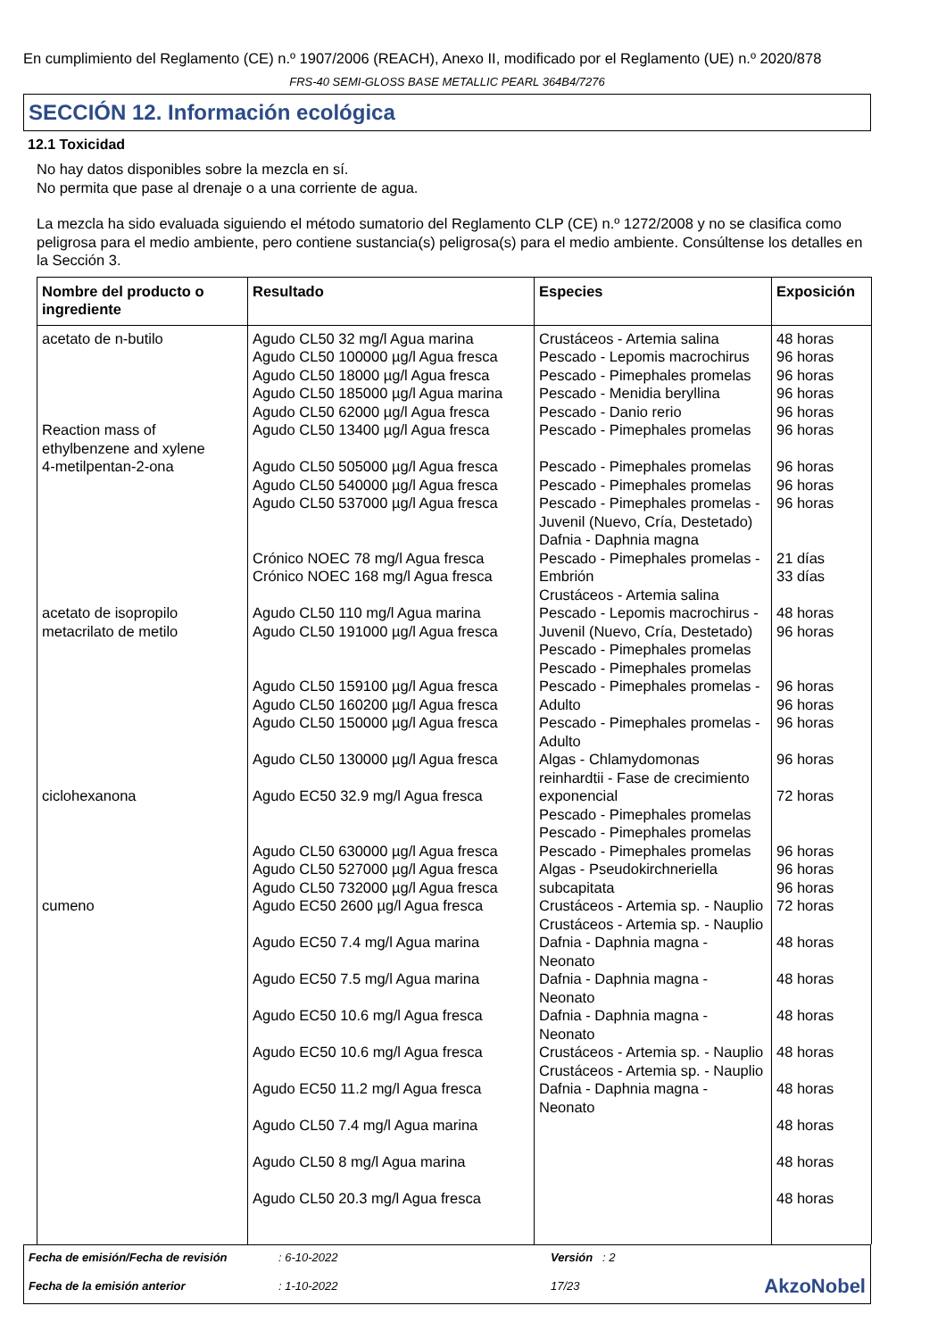En cumplimiento del Reglamento (CE) n.º 1907/2006 (REACH), Anexo II, modificado por el Reglamento (UE) n.º 2020/878
FRS-40 SEMI-GLOSS BASE METALLIC PEARL 364B4/7276
SECCIÓN 12. Información ecológica
12.1 Toxicidad
No hay datos disponibles sobre la mezcla en sí.
No permita que pase al drenaje o a una corriente de agua.
La mezcla ha sido evaluada siguiendo el método sumatorio del Reglamento CLP (CE) n.º 1272/2008 y no se clasifica como peligrosa para el medio ambiente, pero contiene sustancia(s) peligrosa(s) para el medio ambiente. Consúltense los detalles en la Sección 3.
| Nombre del producto o ingrediente | Resultado | Especies | Exposición |
| --- | --- | --- | --- |
| acetato de n-butilo Reaction mass of ethylbenzene and xylene 4-metilpentan-2-ona acetato de isopropilo metacrilato de metilo ciclohexanona cumeno | Agudo CL50 32 mg/l Agua marina Agudo CL50 100000 µg/l Agua fresca Agudo CL50 18000 µg/l Agua fresca Agudo CL50 185000 µg/l Agua marina Agudo CL50 62000 µg/l Agua fresca Agudo CL50 13400 µg/l Agua fresca Agudo CL50 505000 µg/l Agua fresca Agudo CL50 540000 µg/l Agua fresca Agudo CL50 537000 µg/l Agua fresca Crónico NOEC 78 mg/l Agua fresca Crónico NOEC 168 mg/l Agua fresca Agudo CL50 110 mg/l Agua marina Agudo CL50 191000 µg/l Agua fresca Agudo CL50 159100 µg/l Agua fresca Agudo CL50 160200 µg/l Agua fresca Agudo CL50 150000 µg/l Agua fresca Agudo CL50 130000 µg/l Agua fresca Agudo EC50 32.9 mg/l Agua fresca Agudo CL50 630000 µg/l Agua fresca Agudo CL50 527000 µg/l Agua fresca Agudo CL50 732000 µg/l Agua fresca Agudo EC50 2600 µg/l Agua fresca Agudo EC50 7.4 mg/l Agua marina Agudo EC50 7.5 mg/l Agua marina Agudo EC50 10.6 mg/l Agua fresca Agudo EC50 10.6 mg/l Agua fresca Agudo EC50 11.2 mg/l Agua fresca Agudo CL50 7.4 mg/l Agua marina Agudo CL50 8 mg/l Agua marina Agudo CL50 20.3 mg/l Agua fresca | Crustáceos - Artemia salina Pescado - Lepomis macrochirus Pescado - Pimephales promelas Pescado - Menidia beryllina Pescado - Danio rerio Pescado - Pimephales promelas Pescado - Pimephales promelas Pescado - Pimephales promelas Pescado - Pimephales promelas - Juvenil (Nuevo, Cría, Destetado) Dafnia - Daphnia magna Pescado - Pimephales promelas - Embrión Crustáceos - Artemia salina Pescado - Lepomis macrochirus - Juvenil (Nuevo, Cría, Destetado) Pescado - Pimephales promelas Pescado - Pimephales promelas Pescado - Pimephales promelas - Adulto Pescado - Pimephales promelas - Adulto Algas - Chlamydomonas reinhardtii - Fase de crecimiento exponencial Pescado - Pimephales promelas Pescado - Pimephales promelas Pescado - Pimephales promelas Algas - Pseudokirchneriella subcapitata Crustáceos - Artemia sp. - Nauplio Crustáceos - Artemia sp. - Nauplio Dafnia - Daphnia magna - Neonato Dafnia - Daphnia magna - Neonato Dafnia - Daphnia magna - Neonato Crustáceos - Artemia sp. - Nauplio Crustáceos - Artemia sp. - Nauplio Dafnia - Daphnia magna - Neonato | 48 horas 96 horas 96 horas 96 horas 96 horas 96 horas 96 horas 96 horas 96 horas 21 días 33 días 48 horas 96 horas 96 horas 96 horas 96 horas 96 horas 72 horas 96 horas 96 horas 96 horas 72 horas 48 horas 48 horas 48 horas 48 horas 48 horas 48 horas 48 horas 48 horas |
Fecha de emisión/Fecha de revisión: 6-10-2022 Versión : 2 Fecha de la emisión anterior: 1-10-2022 17/23 AkzoNobel